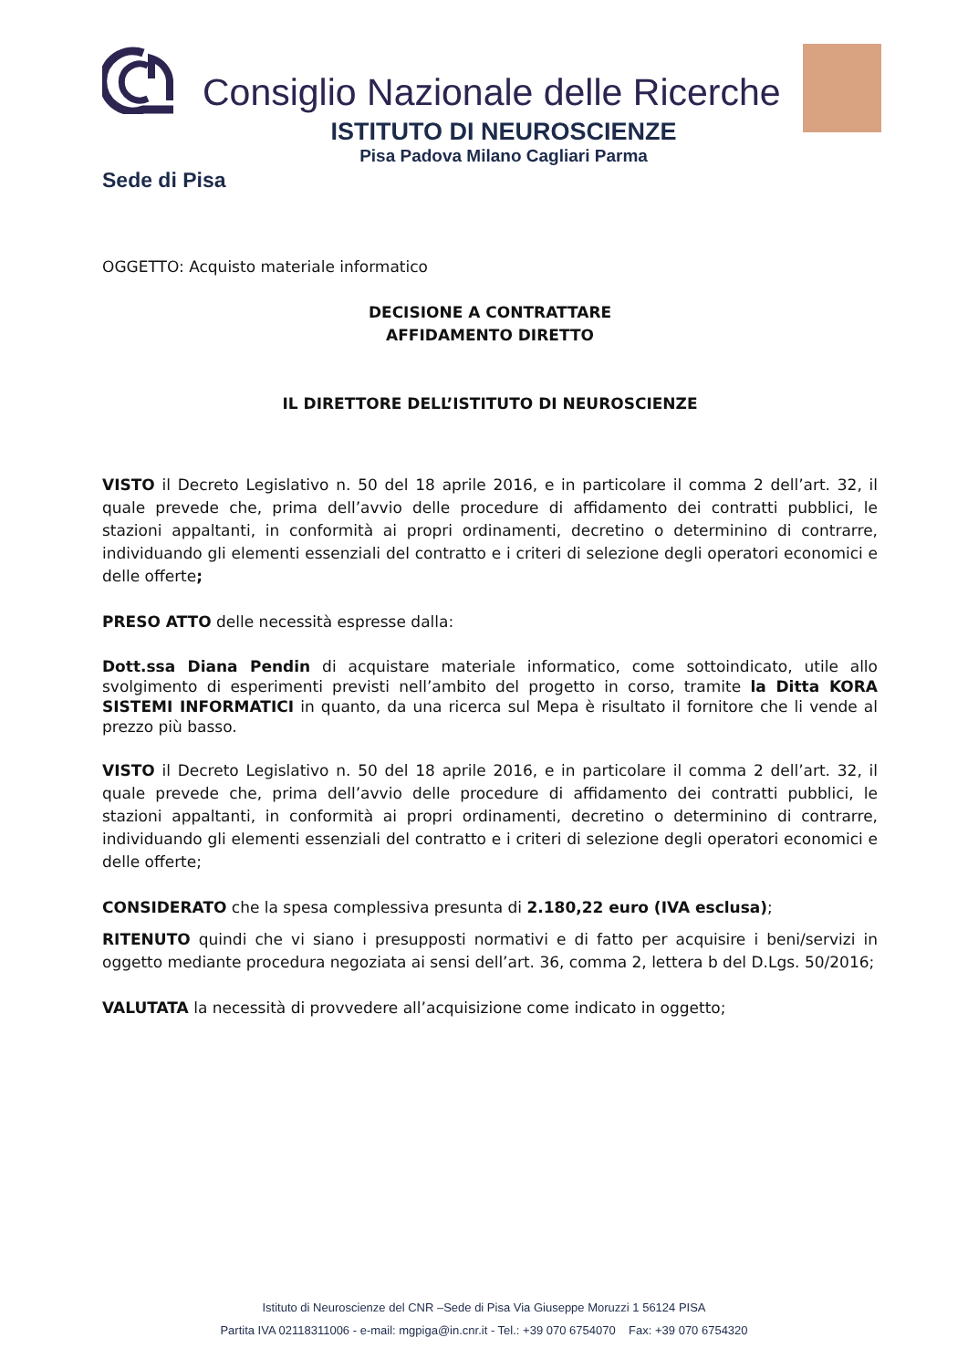Consiglio Nazionale delle Ricerche
ISTITUTO DI NEUROSCIENZE
Pisa Padova Milano Cagliari Parma
Sede di Pisa
OGGETTO: Acquisto materiale informatico
DECISIONE A CONTRATTARE
AFFIDAMENTO DIRETTO
IL DIRETTORE DELL’ISTITUTO DI NEUROSCIENZE
VISTO il Decreto Legislativo n. 50 del 18 aprile 2016, e in particolare il comma 2 dell’art. 32, il quale prevede che, prima dell’avvio delle procedure di affidamento dei contratti pubblici, le stazioni appaltanti, in conformità ai propri ordinamenti, decretino o determinino di contrarre, individuando gli elementi essenziali del contratto e i criteri di selezione degli operatori economici e delle offerte;
PRESO ATTO delle necessità espresse dalla:
Dott.ssa Diana Pendin di acquistare materiale informatico, come sottoindicato, utile allo svolgimento di esperimenti previsti nell’ambito del progetto in corso, tramite la Ditta KORA SISTEMI INFORMATICI in quanto, da una ricerca sul Mepa è risultato il fornitore che li vende al prezzo più basso.
VISTO il Decreto Legislativo n. 50 del 18 aprile 2016, e in particolare il comma 2 dell’art. 32, il quale prevede che, prima dell’avvio delle procedure di affidamento dei contratti pubblici, le stazioni appaltanti, in conformità ai propri ordinamenti, decretino o determinino di contrarre, individuando gli elementi essenziali del contratto e i criteri di selezione degli operatori economici e delle offerte;
CONSIDERATO che la spesa complessiva presunta di 2.180,22 euro (IVA esclusa);
RITENUTO quindi che vi siano i presupposti normativi e di fatto per acquisire i beni/servizi in oggetto mediante procedura negoziata ai sensi dell’art. 36, comma 2, lettera b del D.Lgs. 50/2016;
VALUTATA la necessità di provvedere all’acquisizione come indicato in oggetto;
Istituto di Neuroscienze del CNR –Sede di Pisa Via Giuseppe Moruzzi 1 56124 PISA
Partita IVA 02118311006 - e-mail: mgpiga@in.cnr.it - Tel.: +39 070 6754070 Fax: +39 070 6754320